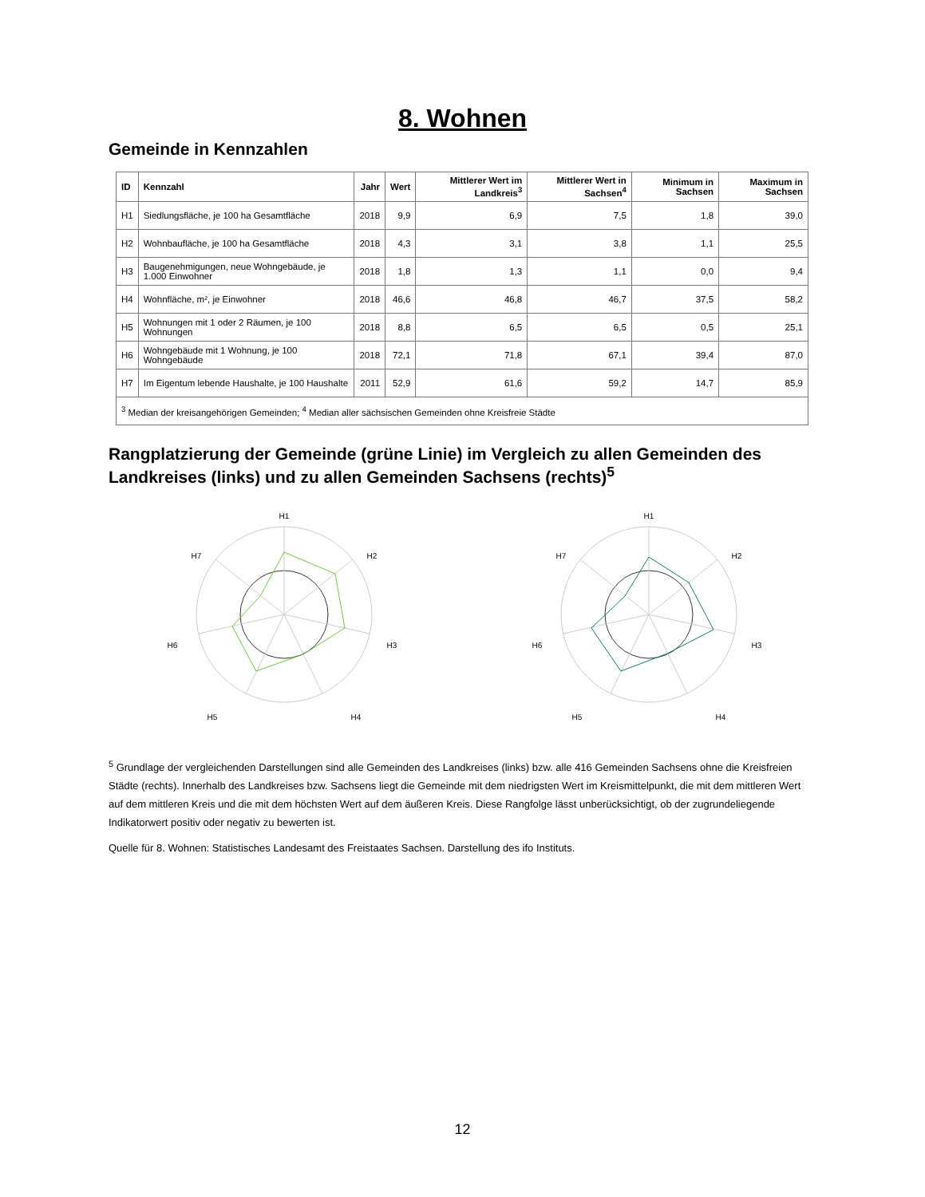8. Wohnen
Gemeinde in Kennzahlen
| ID | Kennzahl | Jahr | Wert | Mittlerer Wert im Landkreis<sup>3</sup> | Mittlerer Wert in Sachsen<sup>4</sup> | Minimum in Sachsen | Maximum in Sachsen |
| --- | --- | --- | --- | --- | --- | --- | --- |
| H1 | Siedlungsfläche, je 100 ha Gesamtfläche | 2018 | 9,9 | 6,9 | 7,5 | 1,8 | 39,0 |
| H2 | Wohnbaufläche, je 100 ha Gesamtfläche | 2018 | 4,3 | 3,1 | 3,8 | 1,1 | 25,5 |
| H3 | Baugenehmigungen, neue Wohngebäude, je 1.000 Einwohner | 2018 | 1,8 | 1,3 | 1,1 | 0,0 | 9,4 |
| H4 | Wohnfläche, m², je Einwohner | 2018 | 46,6 | 46,8 | 46,7 | 37,5 | 58,2 |
| H5 | Wohnungen mit 1 oder 2 Räumen, je 100 Wohnungen | 2018 | 8,8 | 6,5 | 6,5 | 0,5 | 25,1 |
| H6 | Wohngebäude mit 1 Wohnung, je 100 Wohngebäude | 2018 | 72,1 | 71,8 | 67,1 | 39,4 | 87,0 |
| H7 | Im Eigentum lebende Haushalte, je 100 Haushalte | 2011 | 52,9 | 61,6 | 59,2 | 14,7 | 85,9 |
| <sup>3</sup> Median der kreisangehörigen Gemeinden; <sup>4</sup> Median aller sächsischen Gemeinden ohne Kreisfreie Städte | | | | | | | |
Rangplatzierung der Gemeinde (grüne Linie) im Vergleich zu allen Gemeinden des Landkreises (links) und zu allen Gemeinden Sachsens (rechts)<sup>5</sup>
H1
H2
H3
H4
H5
H6
H7
H1
H2
H3
H4
H5
H6
H7
<sup>5</sup> Grundlage der vergleichenden Darstellungen sind alle Gemeinden des Landkreises (links) bzw. alle 416 Gemeinden Sachsens ohne die Kreisfreien Städte (rechts). Innerhalb des Landkreises bzw. Sachsens liegt die Gemeinde mit dem niedrigsten Wert im Kreismittelpunkt, die mit dem mittleren Wert auf dem mittleren Kreis und die mit dem höchsten Wert auf dem äußeren Kreis. Diese Rangfolge lässt unberücksichtigt, ob der zugrundeliegende Indikatorwert positiv oder negativ zu bewerten ist.
Quelle für 8. Wohnen: Statistisches Landesamt des Freistaates Sachsen. Darstellung des ifo Instituts.
12